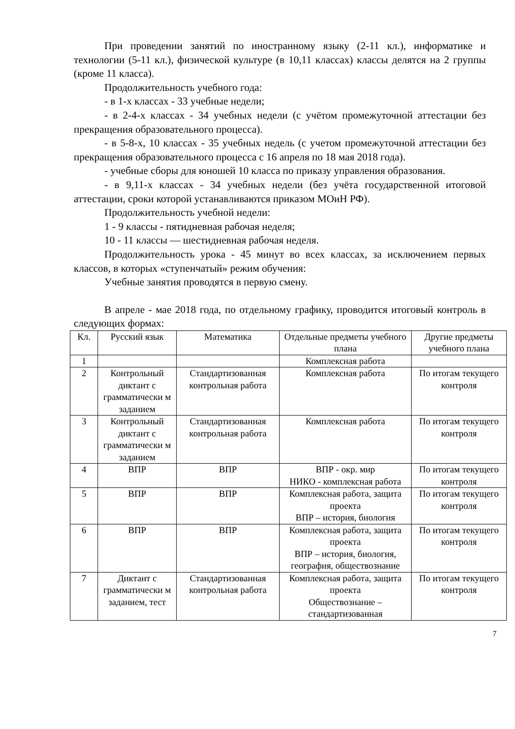При проведении занятий по иностранному языку (2-11 кл.), информатике и технологии (5-11 кл.), физической культуре (в 10,11 классах) классы делятся на 2 группы (кроме 11 класса).
Продолжительность учебного года:
- в 1-х классах - 33 учебные недели;
- в 2-4-х классах - 34 учебных недели (с учётом промежуточной аттестации без прекращения образовательного процесса).
- в 5-8-х, 10 классах - 35 учебных недель (с учетом промежуточной аттестации без прекращения образовательного процесса с 16 апреля по 18 мая 2018 года).
- учебные сборы для юношей 10 класса по приказу управления образования.
- в 9,11-х классах - 34 учебных недели (без учёта государственной итоговой аттестации, сроки которой устанавливаются приказом МОиН РФ).
Продолжительность учебной недели:
1 - 9 классы - пятидневная рабочая неделя;
10 - 11 классы — шестидневная рабочая неделя.
Продолжительность урока - 45 минут во всех классах, за исключением первых классов, в которых «ступенчатый» режим обучения:
Учебные занятия проводятся в первую смену.
В апреле - мае 2018 года, по отдельному графику, проводится итоговый контроль в следующих формах:
| Кл. | Русский язык | Математика | Отдельные предметы учебного плана | Другие предметы учебного плана |
| --- | --- | --- | --- | --- |
| 1 | | | Комплексная работа | |
| 2 | Контрольный диктант с грамматически м заданием | Стандартизованная контрольная работа | Комплексная работа | По итогам текущего контроля |
| 3 | Контрольный диктант с грамматически м заданием | Стандартизованная контрольная работа | Комплексная работа | По итогам текущего контроля |
| 4 | ВПР | ВПР | ВПР - окр. мир НИКО - комплексная работа | По итогам текущего контроля |
| 5 | ВПР | ВПР | Комплексная работа, защита проекта ВПР – история, биология | По итогам текущего контроля |
| 6 | ВПР | ВПР | Комплексная работа, защита проекта ВПР – история, биология, география, обществознание | По итогам текущего контроля |
| 7 | Диктант с грамматически м заданием, тест | Стандартизованная контрольная работа | Комплексная работа, защита проекта Обществознание – стандартизованная | По итогам текущего контроля |
7